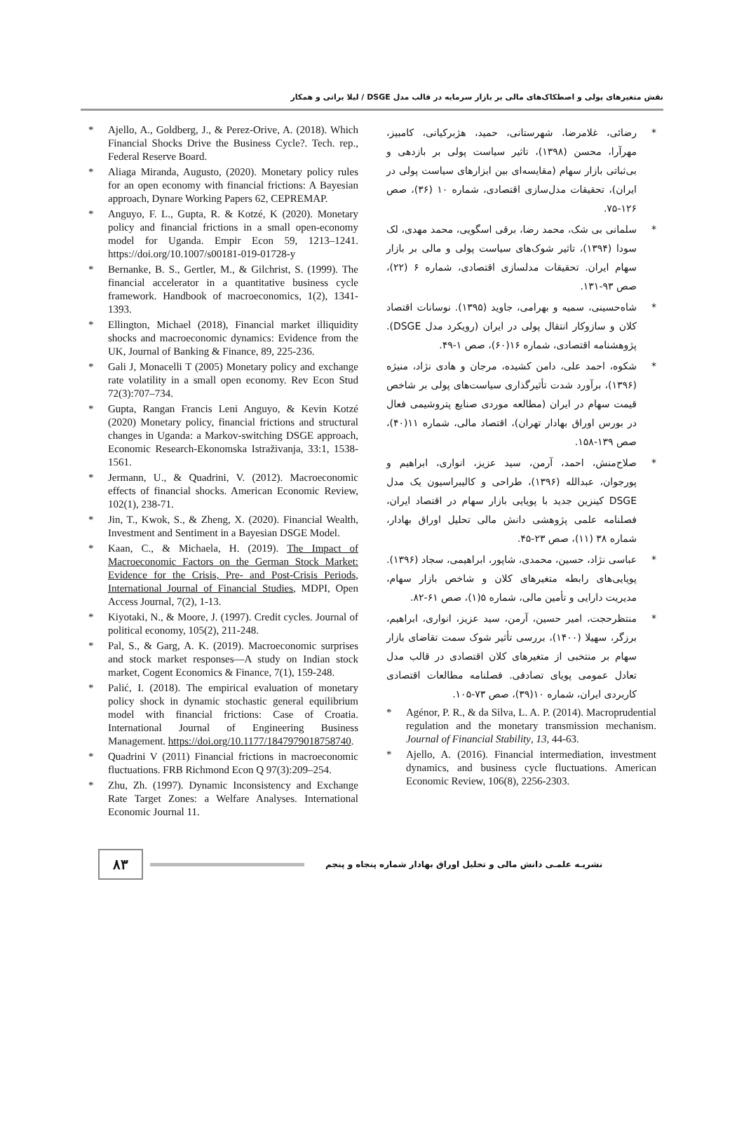نقش متغیرهای پولی و اصطکاک‌های مالی بر بازار سرمایه در قالب مدل DSGE / لیلا براتی و همکار
* رضائی، غلامرضا، شهرستانی، حمید، هژبرکیانی، کامبیز، مهرآرا، محسن (۱۳۹۸)، تاثیر سیاست پولی بر بازدهی و بی‌ثباتی بازار سهام (مقایسه‌ای بین ابزارهای سیاست پولی در ایران)، تحقیقات مدل‌سازی اقتصادی، شماره ۱۰ (۳۶)، صص ۱۲۶-۷۵.
* سلمانی بی شک، محمد رضا، برقی اسگویی، محمد مهدی، لک سودا (۱۳۹۴)، تاثیر شوک‌های سیاست پولی و مالی بر بازار سهام ایران. تحقیقات مدلسازی اقتصادی، شماره ۶ (۲۲)، صص ۹۳-۱۳۱.
* شاه‌حسینی، سمیه و بهرامی، جاوید (۱۳۹۵). نوسانات اقتصاد کلان و سازوکار انتقال پولی در ایران (رویکرد مدل DSGE). پژوهشنامه اقتصادی، شماره ۱۶(۶۰)، صص ۱-۴۹.
* شکوه، احمد علی، دامن کشیده، مرجان و هادی نژاد، منیژه (۱۳۹۶)، برآورد شدت تأثیرگذاری سیاست‌های پولی بر شاخص قیمت سهام در ایران (مطالعه موردی صنایع پتروشیمی فعال در بورس اوراق بهادار تهران)، اقتصاد مالی، شماره ۱۱(۴۰)، صص ۱۳۹-۱۵۸.
* صلاح‌منش، احمد، آرمن، سید عزیز، انواری، ابراهیم و پورجوان، عبدالله (۱۳۹۶)، طراحی و کالیبراسیون یک مدل DSGE کینزین جدید با پویایی بازار سهام در اقتصاد ایران، فصلنامه علمی پژوهشی دانش مالی تحلیل اوراق بهادار، شماره ۳۸ (۱۱)، صص ۲۳-۴۵.
* عباسی نژاد، حسین، محمدی، شاپور، ابراهیمی، سجاد (۱۳۹۶). پویایی‌های رابطه متغیرهای کلان و شاخص بازار سهام، مدیریت دارایی و تأمین مالی، شماره ۵(۱)، صص ۶۱-۸۲.
* منتظرحجت، امیر حسین، آرمن، سید عزیز، انواری، ابراهیم، برزگر، سهیلا (۱۴۰۰)، بررسی تأثیر شوک سمت تقاضای بازار سهام بر منتخبی از متغیرهای کلان اقتصادی در قالب مدل تعادل عمومی پویای تصادفی. فصلنامه مطالعات اقتصادی کاربردی ایران، شماره ۱۰(۳۹)، صص ۷۳-۱۰۵.
* Agénor, P. R., & da Silva, L. A. P. (2014). Macroprudential regulation and the monetary transmission mechanism. Journal of Financial Stability, 13, 44-63.
* Ajello, A. (2016). Financial intermediation, investment dynamics, and business cycle fluctuations. American Economic Review, 106(8), 2256-2303.
* Ajello, A., Goldberg, J., & Perez-Orive, A. (2018). Which Financial Shocks Drive the Business Cycle?. Tech. rep., Federal Reserve Board.
* Aliaga Miranda, Augusto, (2020). Monetary policy rules for an open economy with financial frictions: A Bayesian approach, Dynare Working Papers 62, CEPREMAP.
* Anguyo, F. L., Gupta, R. & Kotzé, K (2020). Monetary policy and financial frictions in a small open-economy model for Uganda. Empir Econ 59, 1213–1241. https://doi.org/10.1007/s00181-019-01728-y
* Bernanke, B. S., Gertler, M., & Gilchrist, S. (1999). The financial accelerator in a quantitative business cycle framework. Handbook of macroeconomics, 1(2), 1341-1393.
* Ellington, Michael (2018), Financial market illiquidity shocks and macroeconomic dynamics: Evidence from the UK, Journal of Banking & Finance, 89, 225-236.
* Gali J, Monacelli T (2005) Monetary policy and exchange rate volatility in a small open economy. Rev Econ Stud 72(3):707–734.
* Gupta, Rangan Francis Leni Anguyo, & Kevin Kotzé (2020) Monetary policy, financial frictions and structural changes in Uganda: a Markov-switching DSGE approach, Economic Research-Ekonomska Istraživanja, 33:1, 1538-1561.
* Jermann, U., & Quadrini, V. (2012). Macroeconomic effects of financial shocks. American Economic Review, 102(1), 238-71.
* Jin, T., Kwok, S., & Zheng, X. (2020). Financial Wealth, Investment and Sentiment in a Bayesian DSGE Model.
* Kaan, C., & Michaela, H. (2019). The Impact of Macroeconomic Factors on the German Stock Market: Evidence for the Crisis, Pre- and Post-Crisis Periods, International Journal of Financial Studies, MDPI, Open Access Journal, 7(2), 1-13.
* Kiyotaki, N., & Moore, J. (1997). Credit cycles. Journal of political economy, 105(2), 211-248.
* Pal, S., & Garg, A. K. (2019). Macroeconomic surprises and stock market responses—A study on Indian stock market, Cogent Economics & Finance, 7(1), 159-248.
* Palić, I. (2018). The empirical evaluation of monetary policy shock in dynamic stochastic general equilibrium model with financial frictions: Case of Croatia. International Journal of Engineering Business Management. https://doi.org/10.1177/1847979018758740.
* Quadrini V (2011) Financial frictions in macroeconomic fluctuations. FRB Richmond Econ Q 97(3):209–254.
* Zhu, Zh. (1997). Dynamic Inconsistency and Exchange Rate Target Zones: a Welfare Analyses. International Economic Journal 11.
۸۳
نشریـه علمـی دانش مالی و تحلیل اوراق بهادار شماره پنجاه و پنجم